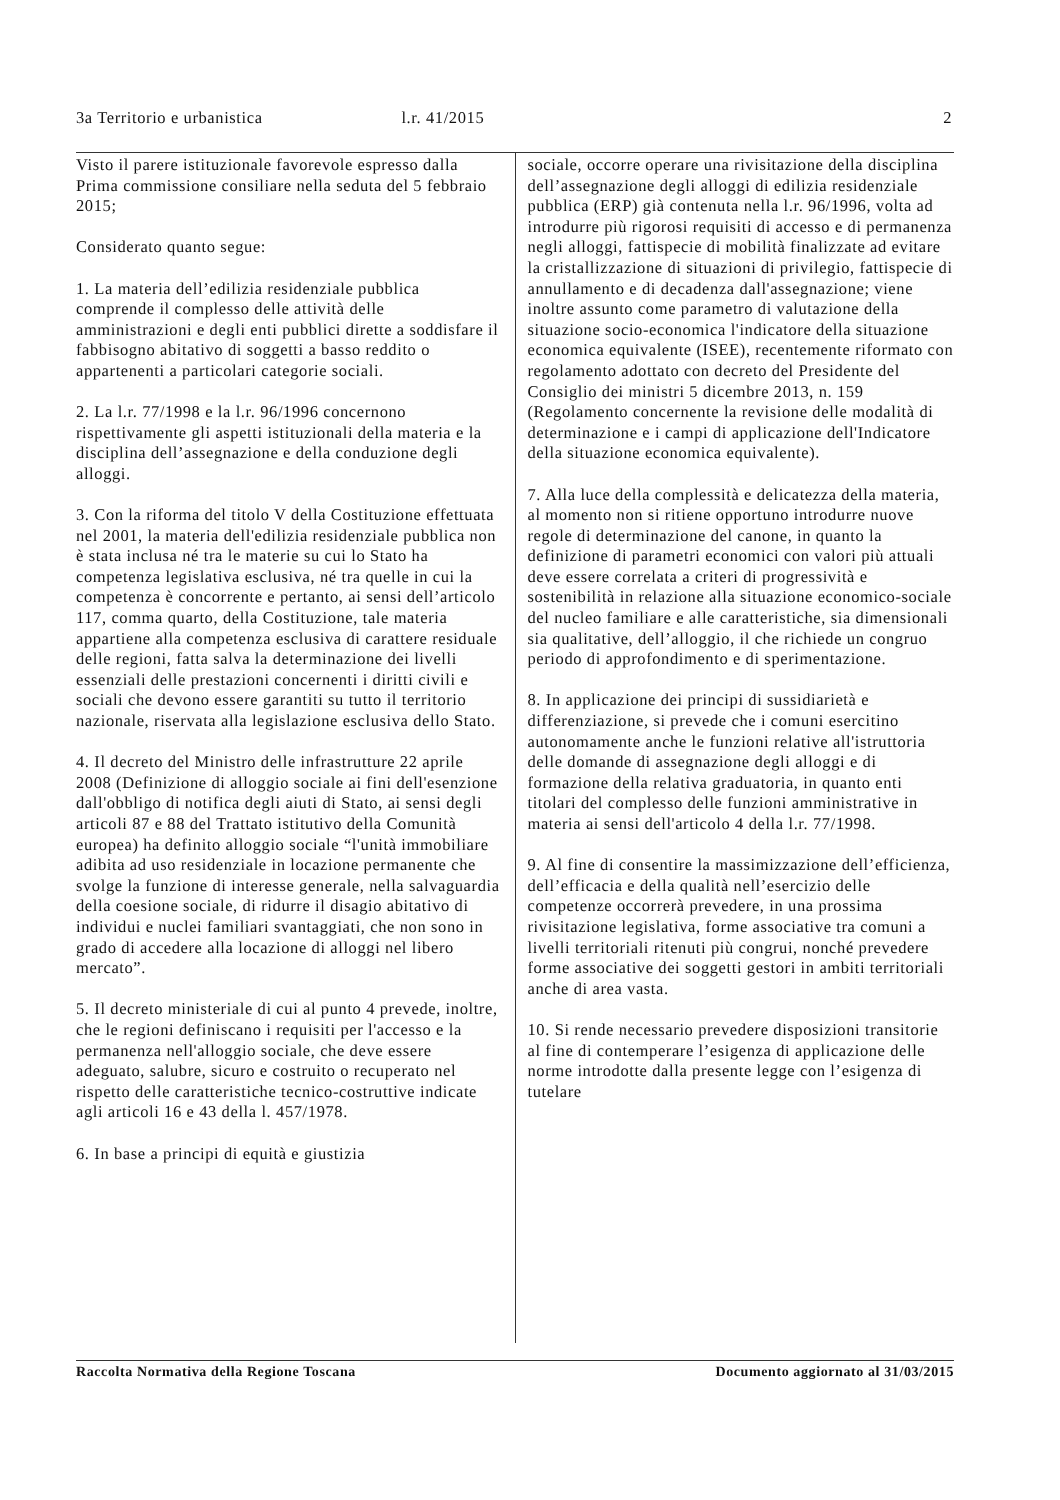3a Territorio e urbanistica l.r. 41/2015 2
Visto il parere istituzionale favorevole espresso dalla Prima commissione consiliare nella seduta del 5 febbraio 2015;
Considerato quanto segue:
1. La materia dell’edilizia residenziale pubblica comprende il complesso delle attività delle amministrazioni e degli enti pubblici dirette a soddisfare il fabbisogno abitativo di soggetti a basso reddito o appartenenti a particolari categorie sociali.
2. La l.r. 77/1998 e la l.r. 96/1996 concernono rispettivamente gli aspetti istituzionali della materia e la disciplina dell’assegnazione e della conduzione degli alloggi.
3. Con la riforma del titolo V della Costituzione effettuata nel 2001, la materia dell'edilizia residenziale pubblica non è stata inclusa né tra le materie su cui lo Stato ha competenza legislativa esclusiva, né tra quelle in cui la competenza è concorrente e pertanto, ai sensi dell’articolo 117, comma quarto, della Costituzione, tale materia appartiene alla competenza esclusiva di carattere residuale delle regioni, fatta salva la determinazione dei livelli essenziali delle prestazioni concernenti i diritti civili e sociali che devono essere garantiti su tutto il territorio nazionale, riservata alla legislazione esclusiva dello Stato.
4. Il decreto del Ministro delle infrastrutture 22 aprile 2008 (Definizione di alloggio sociale ai fini dell'esenzione dall'obbligo di notifica degli aiuti di Stato, ai sensi degli articoli 87 e 88 del Trattato istitutivo della Comunità europea) ha definito alloggio sociale “l'unità immobiliare adibita ad uso residenziale in locazione permanente che svolge la funzione di interesse generale, nella salvaguardia della coesione sociale, di ridurre il disagio abitativo di individui e nuclei familiari svantaggiati, che non sono in grado di accedere alla locazione di alloggi nel libero mercato”.
5. Il decreto ministeriale di cui al punto 4 prevede, inoltre, che le regioni definiscano i requisiti per l'accesso e la permanenza nell'alloggio sociale, che deve essere adeguato, salubre, sicuro e costruito o recuperato nel rispetto delle caratteristiche tecnico-costruttive indicate agli articoli 16 e 43 della l. 457/1978.
6. In base a principi di equità e giustizia
sociale, occorre operare una rivisitazione della disciplina dell’assegnazione degli alloggi di edilizia residenziale pubblica (ERP) già contenuta nella l.r. 96/1996, volta ad introdurre più rigorosi requisiti di accesso e di permanenza negli alloggi, fattispecie di mobilità finalizzate ad evitare la cristallizzazione di situazioni di privilegio, fattispecie di annullamento e di decadenza dall'assegnazione; viene inoltre assunto come parametro di valutazione della situazione socio-economica l'indicatore della situazione economica equivalente (ISEE), recentemente riformato con regolamento adottato con decreto del Presidente del Consiglio dei ministri 5 dicembre 2013, n. 159 (Regolamento concernente la revisione delle modalità di determinazione e i campi di applicazione dell'Indicatore della situazione economica equivalente).
7. Alla luce della complessità e delicatezza della materia, al momento non si ritiene opportuno introdurre nuove regole di determinazione del canone, in quanto la definizione di parametri economici con valori più attuali deve essere correlata a criteri di progressività e sostenibilità in relazione alla situazione economico-sociale del nucleo familiare e alle caratteristiche, sia dimensionali sia qualitative, dell’alloggio, il che richiede un congruo periodo di approfondimento e di sperimentazione.
8. In applicazione dei principi di sussidiarietà e differenziazione, si prevede che i comuni esercitino autonomamente anche le funzioni relative all'istruttoria delle domande di assegnazione degli alloggi e di formazione della relativa graduatoria, in quanto enti titolari del complesso delle funzioni amministrative in materia ai sensi dell'articolo 4 della l.r. 77/1998.
9. Al fine di consentire la massimizzazione dell’efficienza, dell’efficacia e della qualità nell’esercizio delle competenze occorrerà prevedere, in una prossima rivisitazione legislativa, forme associative tra comuni a livelli territoriali ritenuti più congrui, nonché prevedere forme associative dei soggetti gestori in ambiti territoriali anche di area vasta.
10. Si rende necessario prevedere disposizioni transitorie al fine di contemperare l’esigenza di applicazione delle norme introdotte dalla presente legge con l’esigenza di tutelare
Raccolta Normativa della Regione Toscana Documento aggiornato al 31/03/2015